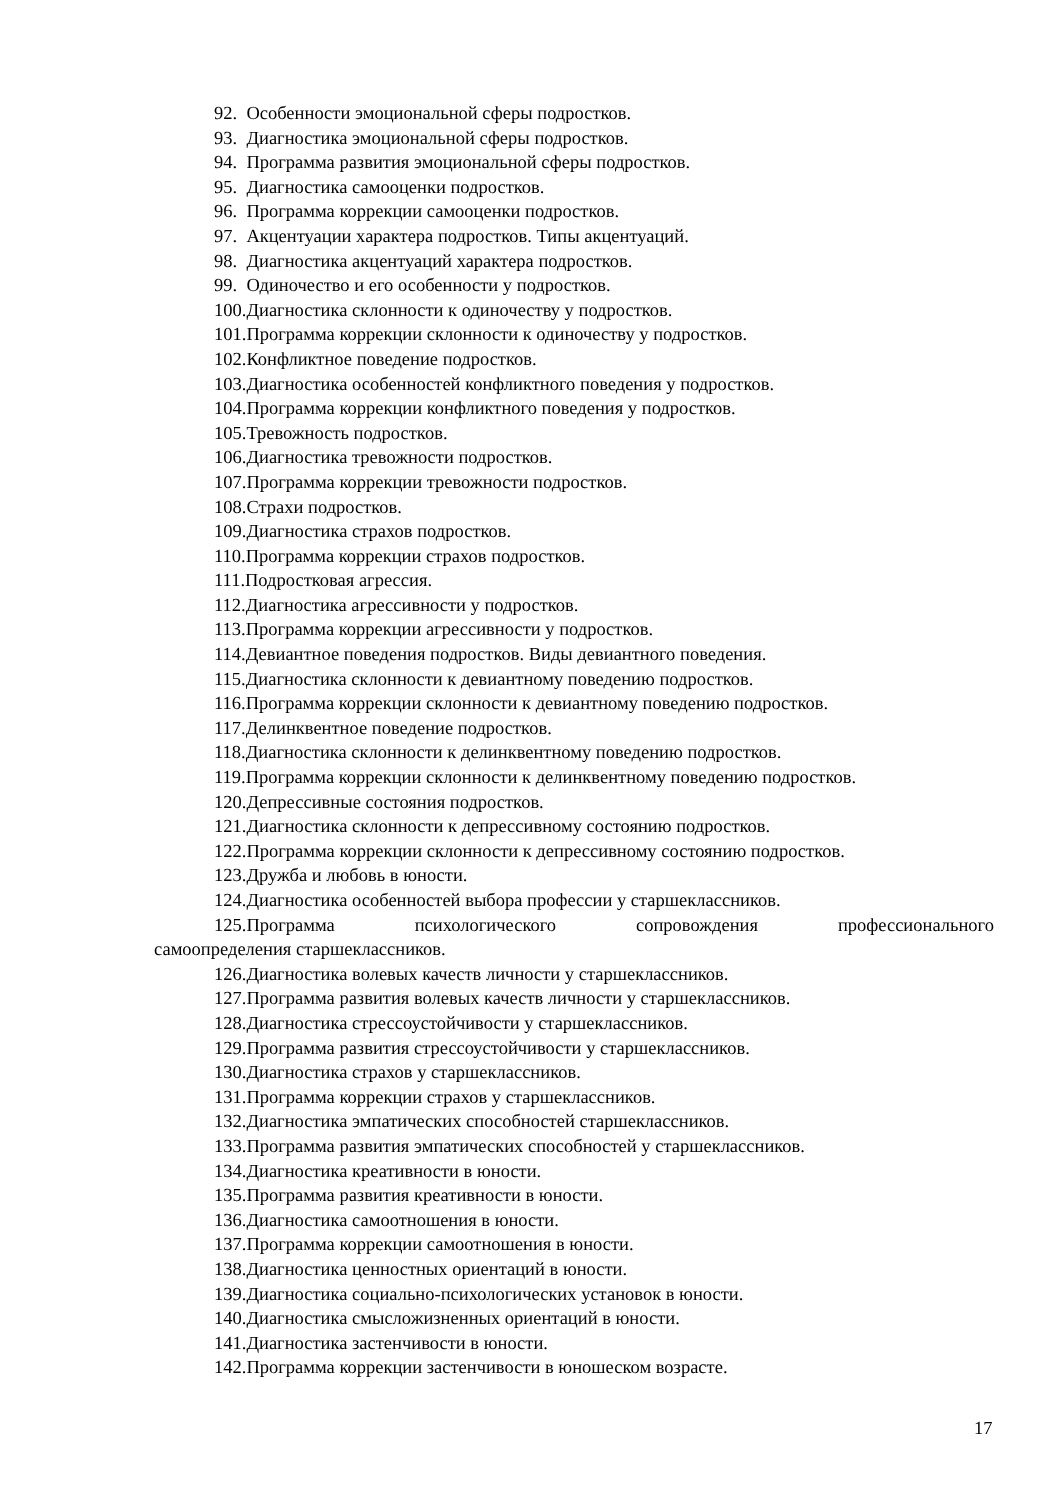92. Особенности эмоциональной сферы подростков.
93. Диагностика эмоциональной сферы подростков.
94. Программа развития эмоциональной сферы подростков.
95. Диагностика самооценки подростков.
96. Программа коррекции самооценки подростков.
97. Акцентуации характера подростков. Типы акцентуаций.
98. Диагностика акцентуаций характера подростков.
99. Одиночество и его особенности у подростков.
100.Диагностика склонности к одиночеству у подростков.
101.Программа коррекции склонности к одиночеству у подростков.
102.Конфликтное поведение подростков.
103.Диагностика особенностей конфликтного поведения у подростков.
104.Программа коррекции конфликтного поведения у подростков.
105.Тревожность подростков.
106.Диагностика тревожности подростков.
107.Программа коррекции тревожности подростков.
108.Страхи подростков.
109.Диагностика страхов подростков.
110.Программа коррекции страхов подростков.
111.Подростковая агрессия.
112.Диагностика агрессивности у подростков.
113.Программа коррекции агрессивности у подростков.
114.Девиантное поведения подростков. Виды девиантного поведения.
115.Диагностика склонности к девиантному поведению подростков.
116.Программа коррекции склонности к девиантному поведению подростков.
117.Делинквентное поведение подростков.
118.Диагностика склонности к делинквентному поведению подростков.
119.Программа коррекции склонности к делинквентному поведению подростков.
120.Депрессивные состояния подростков.
121.Диагностика склонности к депрессивному состоянию подростков.
122.Программа коррекции склонности к депрессивному состоянию подростков.
123.Дружба и любовь в юности.
124.Диагностика особенностей выбора профессии у старшеклассников.
125.Программа психологического сопровождения профессионального самоопределения старшеклассников.
126.Диагностика волевых качеств личности у старшеклассников.
127.Программа развития волевых качеств личности у старшеклассников.
128.Диагностика стрессоустойчивости у старшеклассников.
129.Программа развития стрессоустойчивости у старшеклассников.
130.Диагностика страхов у старшеклассников.
131.Программа коррекции страхов у старшеклассников.
132.Диагностика эмпатических способностей старшеклассников.
133.Программа развития эмпатических способностей у старшеклассников.
134.Диагностика креативности в юности.
135.Программа развития креативности в юности.
136.Диагностика самоотношения в юности.
137.Программа коррекции самоотношения в юности.
138.Диагностика ценностных ориентаций в юности.
139.Диагностика социально-психологических установок в юности.
140.Диагностика смысложизненных ориентаций в юности.
141.Диагностика застенчивости в юности.
142.Программа коррекции застенчивости в юношеском возрасте.
17